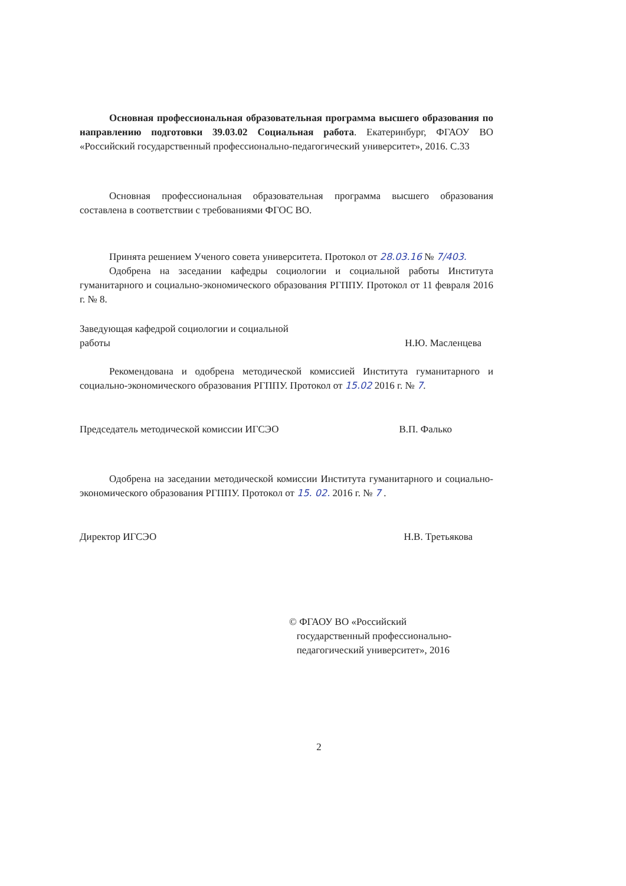Основная профессиональная образовательная программа высшего образования по направлению подготовки 39.03.02 Социальная работа. Екатеринбург, ФГАОУ ВО «Российский государственный профессионально-педагогический университет», 2016. С.33
Основная профессиональная образовательная программа высшего образования составлена в соответствии с требованиями ФГОС ВО.
Принята решением Ученого совета университета. Протокол от 28.03.16 № 7/403.
Одобрена на заседании кафедры социологии и социальной работы Института гуманитарного и социально-экономического образования РГППУ. Протокол от 11 февраля 2016 г. № 8.
Заведующая кафедрой социологии и социальной
работы
Н.Ю. Масленцева
Рекомендована и одобрена методической комиссией Института гуманитарного и социально-экономического образования РГППУ. Протокол от 15.02 2016 г. № 7.
Председатель методической комиссии ИГСЭО
В.П. Фалько
Одобрена на заседании методической комиссии Института гуманитарного и социально-экономического образования РГППУ. Протокол от 15. 02. 2016 г. № 7 .
Директор ИГСЭО Н.В. Третьякова
© ФГАОУ ВО «Российский
государственный профессионально-
педагогический университет», 2016
2